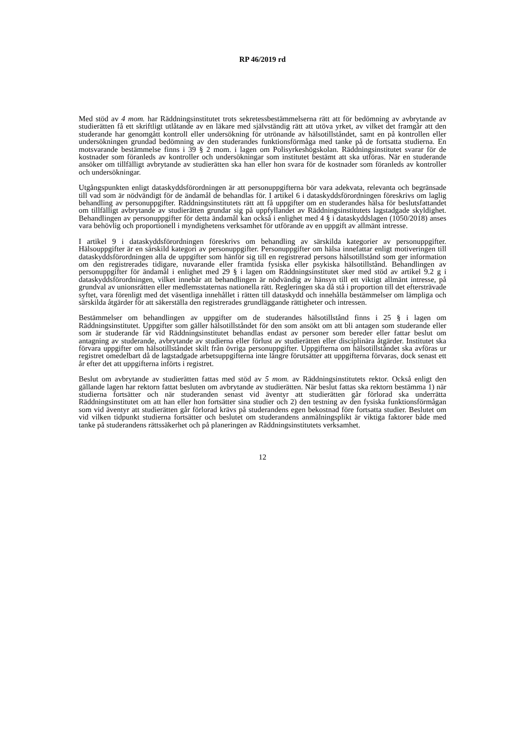RP 46/2019 rd
Med stöd av 4 mom. har Räddningsinstitutet trots sekretessbestämmelserna rätt att för bedömning av avbrytande av studierätten få ett skriftligt utlåtande av en läkare med självständig rätt att utöva yrket, av vilket det framgår att den studerande har genomgått kontroll eller undersökning för utrönande av hälsotillståndet, samt en på kontrollen eller undersökningen grundad bedömning av den studerandes funktionsförmåga med tanke på de fortsatta studierna. En motsvarande bestämmelse finns i 39 § 2 mom. i lagen om Polisyrkeshögskolan. Räddningsinstitutet svarar för de kostnader som föranleds av kontroller och undersökningar som institutet bestämt att ska utföras. När en studerande ansöker om tillfälligt avbrytande av studierätten ska han eller hon svara för de kostnader som föranleds av kontroller och undersökningar.
Utgångspunkten enligt dataskyddsförordningen är att personuppgifterna bör vara adekvata, relevanta och begränsade till vad som är nödvändigt för de ändamål de behandlas för. I artikel 6 i dataskyddsförordningen föreskrivs om laglig behandling av personuppgifter. Räddningsinstitutets rätt att få uppgifter om en studerandes hälsa för beslutsfattandet om tillfälligt avbrytande av studierätten grundar sig på uppfyllandet av Räddningsinstitutets lagstadgade skyldighet. Behandlingen av personuppgifter för detta ändamål kan också i enlighet med 4 § i dataskyddslagen (1050/2018) anses vara behövlig och proportionell i myndighetens verksamhet för utförande av en uppgift av allmänt intresse.
I artikel 9 i dataskyddsförordningen föreskrivs om behandling av särskilda kategorier av personuppgifter. Hälsouppgifter är en särskild kategori av personuppgifter. Personuppgifter om hälsa innefattar enligt motiveringen till dataskyddsförordningen alla de uppgifter som hänför sig till en registrerad persons hälsotillstånd som ger information om den registrerades tidigare, nuvarande eller framtida fysiska eller psykiska hälsotillstånd. Behandlingen av personuppgifter för ändamål i enlighet med 29 § i lagen om Räddningsinstitutet sker med stöd av artikel 9.2 g i dataskyddsförordningen, vilket innebär att behandlingen är nödvändig av hänsyn till ett viktigt allmänt intresse, på grundval av unionsrätten eller medlemsstaternas nationella rätt. Regleringen ska då stå i proportion till det eftersträvade syftet, vara förenligt med det väsentliga innehållet i rätten till dataskydd och innehålla bestämmelser om lämpliga och särskilda åtgärder för att säkerställa den registrerades grundläggande rättigheter och intressen.
Bestämmelser om behandlingen av uppgifter om de studerandes hälsotillstånd finns i 25 § i lagen om Räddningsinstitutet. Uppgifter som gäller hälsotillståndet för den som ansökt om att bli antagen som studerande eller som är studerande får vid Räddningsinstitutet behandlas endast av personer som bereder eller fattar beslut om antagning av studerande, avbrytande av studierna eller förlust av studierätten eller disciplinära åtgärder. Institutet ska förvara uppgifter om hälsotillståndet skilt från övriga personuppgifter. Uppgifterna om hälsotillståndet ska avföras ur registret omedelbart då de lagstadgade arbetsuppgifterna inte längre förutsätter att uppgifterna förvaras, dock senast ett år efter det att uppgifterna införts i registret.
Beslut om avbrytande av studierätten fattas med stöd av 5 mom. av Räddningsinstitutets rektor. Också enligt den gällande lagen har rektorn fattat besluten om avbrytande av studierätten. När beslut fattas ska rektorn bestämma 1) när studierna fortsätter och när studeranden senast vid äventyr att studierätten går förlorad ska underrätta Räddningsinstitutet om att han eller hon fortsätter sina studier och 2) den testning av den fysiska funktionsförmågan som vid äventyr att studierätten går förlorad krävs på studerandens egen bekostnad före fortsatta studier. Beslutet om vid vilken tidpunkt studierna fortsätter och beslutet om studerandens anmälningsplikt är viktiga faktorer både med tanke på studerandens rättssäkerhet och på planeringen av Räddningsinstitutets verksamhet.
12